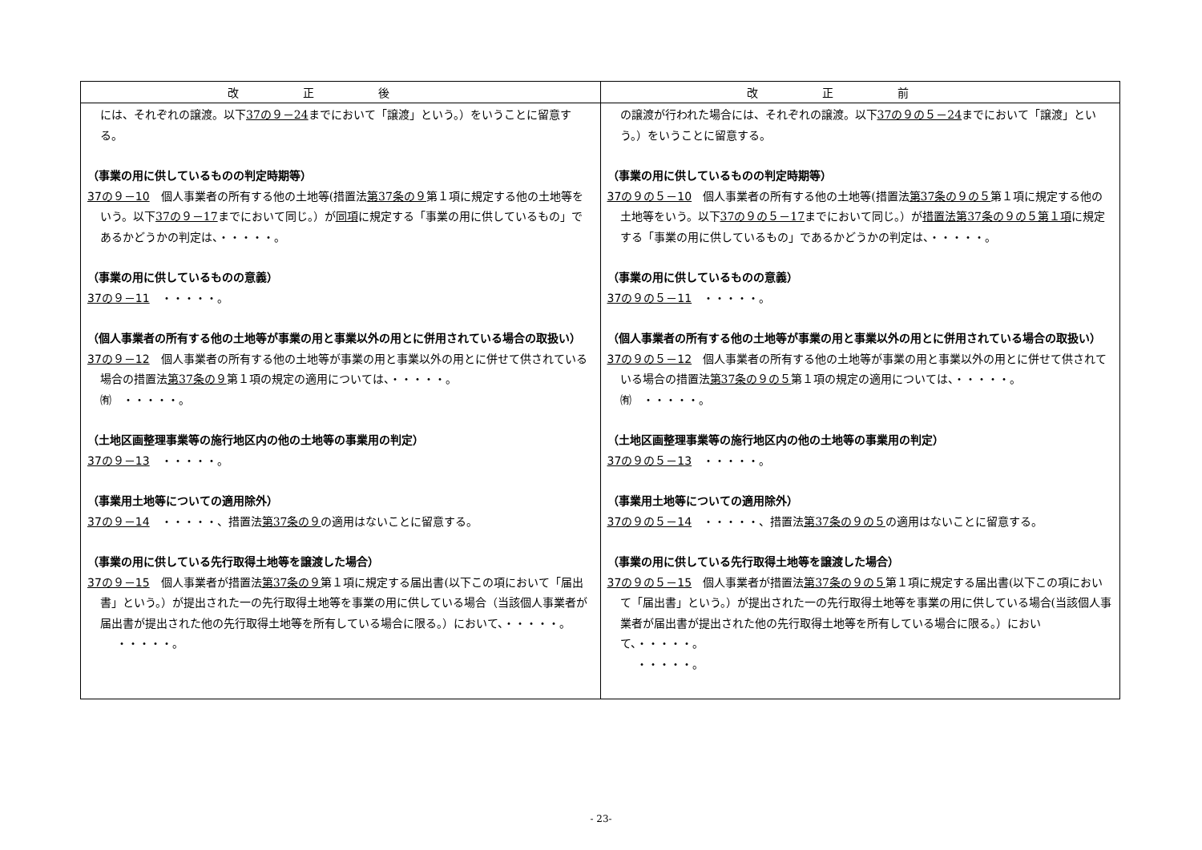| 改正後 | 改正前 |
| --- | --- |
| には、それぞれの譲渡。以下 37の９－24 までにおいて「譲渡」という。）をいうことに留意する。 （事業の用に供しているものの判定時期等） 37の９－10 個人事業者の所有する他の土地等(措置法 第37条の９ 第１項に規定する他の土地等をいう。以下 37の９－17 までにおいて同じ。）が 同項 に規定する「事業の用に供しているもの」であるかどうかの判定は、・・・・・。 （事業の用に供しているものの意義） 37の９－11 ・・・・・。 （個人事業者の所有する他の土地等が事業の用と事業以外の用とに併用されている場合の取扱い） 37の９－12 個人事業者の所有する他の土地等が事業の用と事業以外の用とに併せて供されている場合の措置法 第37条の９ 第１項の規定の適用については、・・・・・。 ㈲ ・・・・・。 （土地区画整理事業等の施行地区内の他の土地等の事業用の判定） 37の９－13 ・・・・・。 （事業用土地等についての適用除外） 37の９－14 ・・・・・、措置法 第37条の９ の適用はないことに留意する。 （事業の用に供している先行取得土地等を譲渡した場合） 37の９－15 個人事業者が措置法 第37条の９ 第１項に規定する届出書(以下この項において「届出書」という。）が提出された一の先行取得土地等を事業の用に供している場合（当該個人事業者が届出書が提出された他の先行取得土地等を所有している場合に限る。）において、・・・・・。 ・・・・・。 | の譲渡が行われた場合には、それぞれの譲渡。以下 37の９の５－24 までにおいて「譲渡」という。）をいうことに留意する。 （事業の用に供しているものの判定時期等） 37の９の５－10 個人事業者の所有する他の土地等(措置法 第37条の９の５ 第１項に規定する他の土地等をいう。以下 37の９の５－17 までにおいて同じ。）が 措置法第37条の９の５第１項 に規定する「事業の用に供しているもの」であるかどうかの判定は、・・・・・。 （事業の用に供しているものの意義） 37の９の５－11 ・・・・・。 （個人事業者の所有する他の土地等が事業の用と事業以外の用とに併用されている場合の取扱い） 37の９の５－12 個人事業者の所有する他の土地等が事業の用と事業以外の用とに併せて供されている場合の措置法 第37条の９の５ 第１項の規定の適用については、・・・・・。 ㈲ ・・・・・。 （土地区画整理事業等の施行地区内の他の土地等の事業用の判定） 37の９の５－13 ・・・・・。 （事業用土地等についての適用除外） 37の９の５－14 ・・・・・、措置法 第37条の９の５ の適用はないことに留意する。 （事業の用に供している先行取得土地等を譲渡した場合） 37の９の５－15 個人事業者が措置法 第37条の９の５ 第１項に規定する届出書(以下この項において「届出書」という。）が提出された一の先行取得土地等を事業の用に供している場合(当該個人事業者が届出書が提出された他の先行取得土地等を所有している場合に限る。）において、・・・・・。 ・・・・・。 |
- 23-